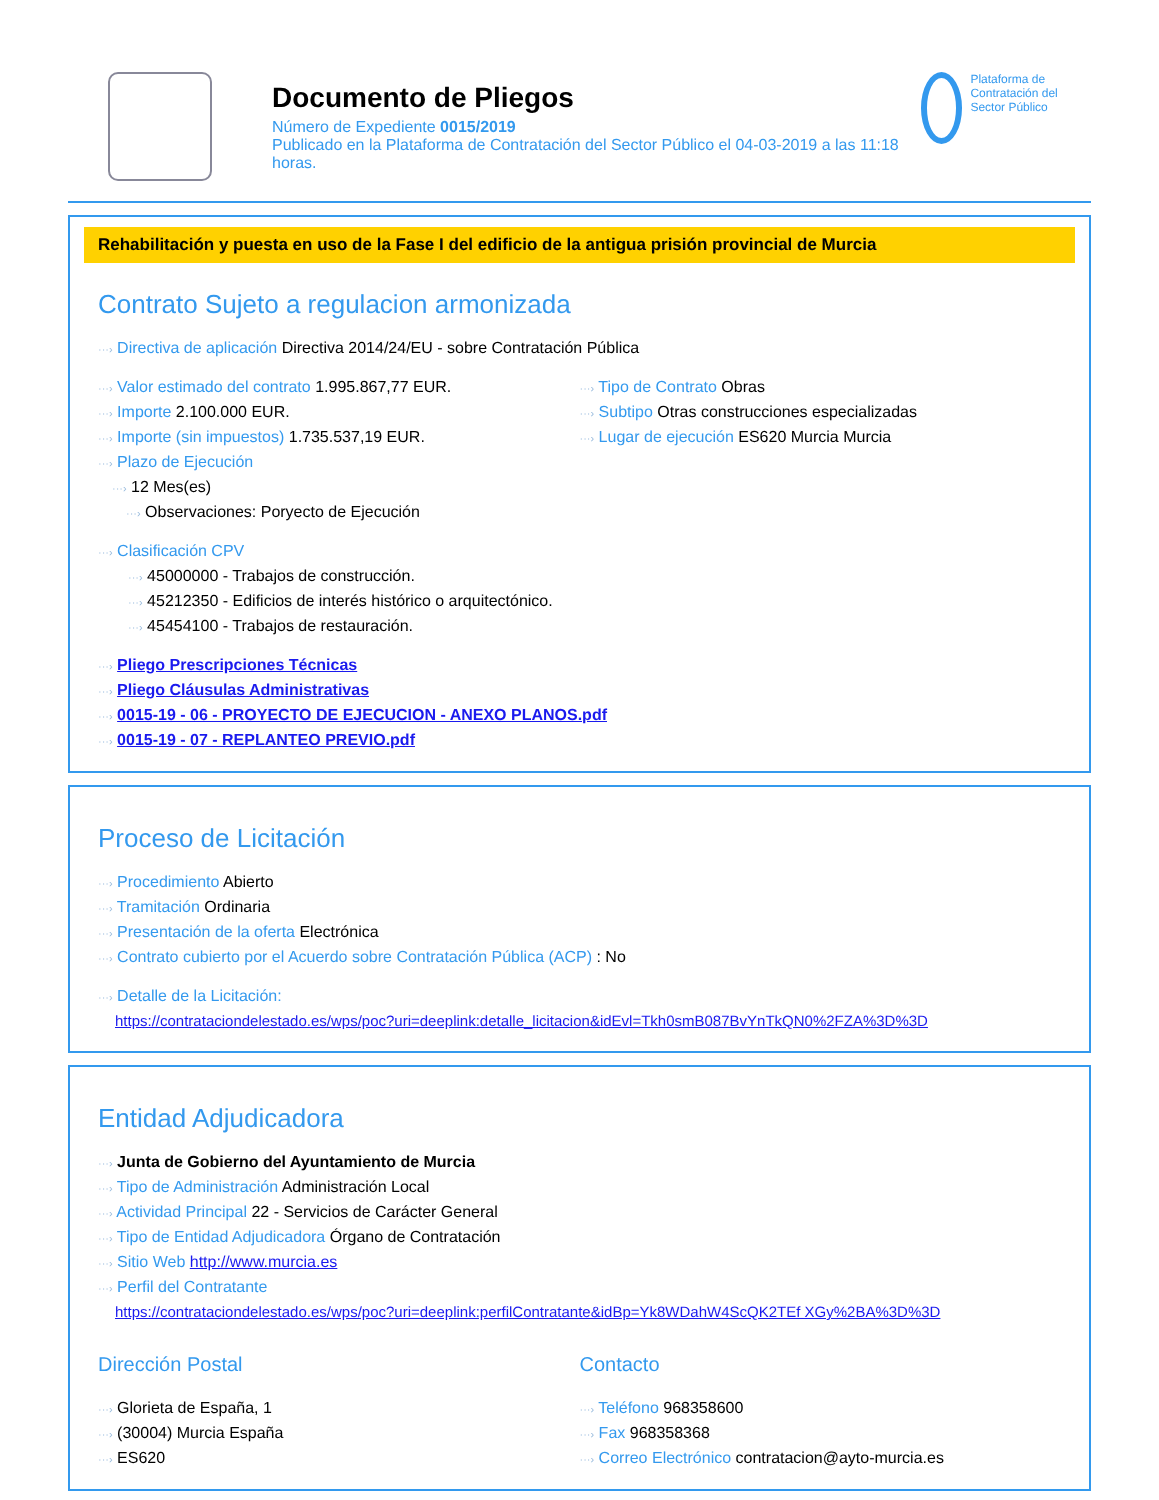Documento de Pliegos
Número de Expediente 0015/2019
Publicado en la Plataforma de Contratación del Sector Público el 04-03-2019 a las 11:18 horas.
Plataforma de Contratación del Sector Público
Rehabilitación y puesta en uso de la Fase I del edificio de la antigua prisión provincial de Murcia
Contrato Sujeto a regulacion armonizada
···› Directiva de aplicación Directiva 2014/24/EU - sobre Contratación Pública
···› Valor estimado del contrato 1.995.867,77 EUR.
···› Importe 2.100.000 EUR.
···› Importe (sin impuestos) 1.735.537,19 EUR.
···› Plazo de Ejecución
···› 12 Mes(es)
···› Observaciones: Poryecto de Ejecución
···› Tipo de Contrato Obras
···› Subtipo Otras construcciones especializadas
···› Lugar de ejecución ES620 Murcia Murcia
···› Clasificación CPV
···› 45000000 - Trabajos de construcción.
···› 45212350 - Edificios de interés histórico o arquitectónico.
···› 45454100 - Trabajos de restauración.
···› Pliego Prescripciones Técnicas
···› Pliego Cláusulas Administrativas
···› 0015-19 - 06 - PROYECTO DE EJECUCION - ANEXO PLANOS.pdf
···› 0015-19 - 07 - REPLANTEO PREVIO.pdf
Proceso de Licitación
···› Procedimiento Abierto
···› Tramitación Ordinaria
···› Presentación de la oferta Electrónica
···› Contrato cubierto por el Acuerdo sobre Contratación Pública (ACP) : No
···› Detalle de la Licitación:
https://contrataciondelestado.es/wps/poc?uri=deeplink:detalle_licitacion&idEvl=Tkh0smB087BvYnTkQN0%2FZA%3D%3D
Entidad Adjudicadora
···› Junta de Gobierno del Ayuntamiento de Murcia
···› Tipo de Administración Administración Local
···› Actividad Principal 22 - Servicios de Carácter General
···› Tipo de Entidad Adjudicadora Órgano de Contratación
···› Sitio Web http://www.murcia.es
···› Perfil del Contratante
https://contrataciondelestado.es/wps/poc?uri=deeplink:perfilContratante&idBp=Yk8WDahW4ScQK2TEf XGy%2BA%3D%3D
Dirección Postal
···› Glorieta de España, 1
···› (30004) Murcia España
···› ES620
Contacto
···› Teléfono 968358600
···› Fax 968358368
···› Correo Electrónico contratacion@ayto-murcia.es